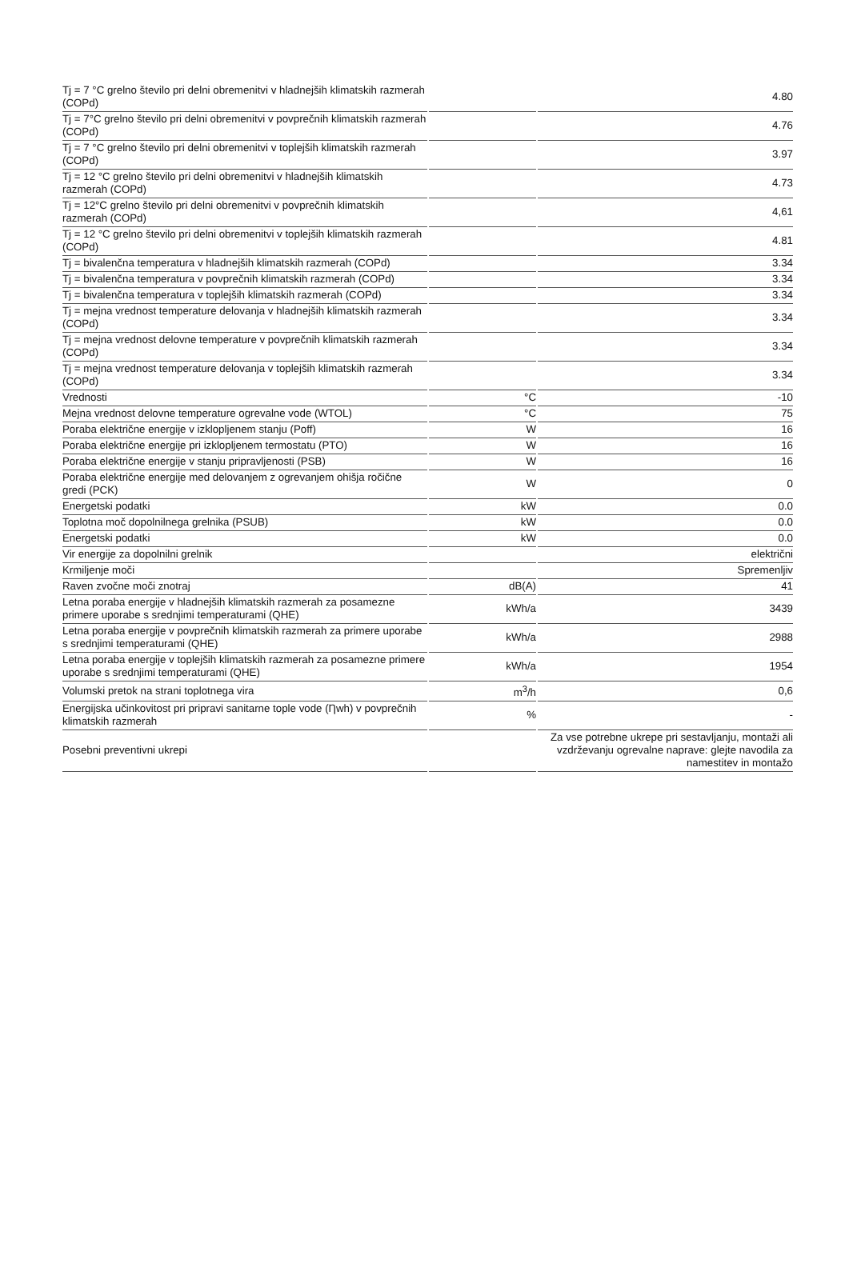| Tj = 7 °C grelno število pri delni obremenitvi v hladnejših klimatskih razmerah (COPd) | | 4.80 |
| Tj = 7°C grelno število pri delni obremenitvi v povprečnih klimatskih razmerah (COPd) | | 4.76 |
| Tj = 7 °C grelno število pri delni obremenitvi v toplejših klimatskih razmerah (COPd) | | 3.97 |
| Tj = 12 °C grelno število pri delni obremenitvi v hladnejših klimatskih razmerah (COPd) | | 4.73 |
| Tj = 12°C grelno število pri delni obremenitvi v povprečnih klimatskih razmerah (COPd) | | 4,61 |
| Tj = 12 °C grelno število pri delni obremenitvi v toplejših klimatskih razmerah (COPd) | | 4.81 |
| Tj = bivalenčna temperatura v hladnejših klimatskih razmerah (COPd) | | 3.34 |
| Tj = bivalenčna temperatura v povprečnih klimatskih razmerah (COPd) | | 3.34 |
| Tj = bivalenčna temperatura v toplejših klimatskih razmerah (COPd) | | 3.34 |
| Tj = mejna vrednost temperature delovanja v hladnejših klimatskih razmerah (COPd) | | 3.34 |
| Tj = mejna vrednost delovne temperature v povprečnih klimatskih razmerah (COPd) | | 3.34 |
| Tj = mejna vrednost temperature delovanja v toplejših klimatskih razmerah (COPd) | | 3.34 |
| Vrednosti | °C | -10 |
| Mejna vrednost delovne temperature ogrevalne vode (WTOL) | °C | 75 |
| Poraba električne energije v izklopljenem stanju (Poff) | W | 16 |
| Poraba električne energije pri izklopljenem termostatu (PTO) | W | 16 |
| Poraba električne energije v stanju pripravljenosti (PSB) | W | 16 |
| Poraba električne energije med delovanjem z ogrevanjem ohišja ročične gredi (PCK) | W | 0 |
| Energetski podatki | kW | 0.0 |
| Toplotna moč dopolnilnega grelnika (PSUB) | kW | 0.0 |
| Energetski podatki | kW | 0.0 |
| Vir energije za dopolnilni grelnik | | električni |
| Krmiljenje moči | | Spremenljiv |
| Raven zvočne moči znotraj | dB(A) | 41 |
| Letna poraba energije v hladnejših klimatskih razmerah za posamezne primere uporabe s srednjimi temperaturami (QHE) | kWh/a | 3439 |
| Letna poraba energije v povprečnih klimatskih razmerah za primere uporabe s srednjimi temperaturami (QHE) | kWh/a | 2988 |
| Letna poraba energije v toplejših klimatskih razmerah za posamezne primere uporabe s srednjimi temperaturami (QHE) | kWh/a | 1954 |
| Volumski pretok na strani toplotnega vira | m<sup>3</sup>/h | 0,6 |
| Energijska učinkovitost pri pripravi sanitarne tople vode (Ƞwh) v povprečnih klimatskih razmerah | % | - |
| Posebni preventivni ukrepi | | Za vse potrebne ukrepe pri sestavljanju, montaži ali vzdrževanju ogrevalne naprave: glejte navodila za namestitev in montažo |